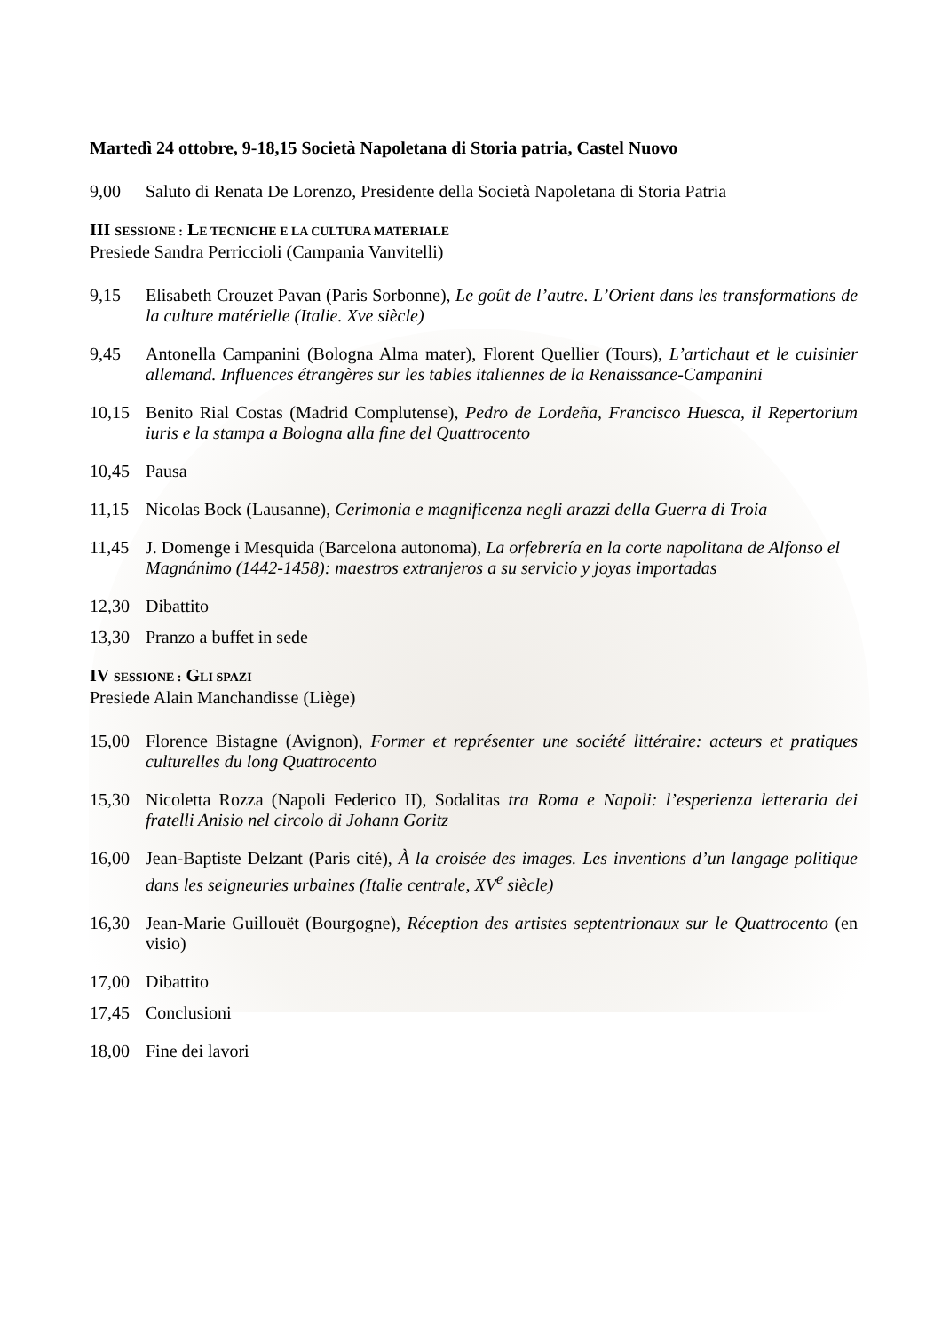Martedì 24 ottobre, 9-18,15 Società Napoletana di Storia patria, Castel Nuovo
9,00 Saluto di Renata De Lorenzo, Presidente della Società Napoletana di Storia Patria
III SESSIONE : LE TECNICHE E LA CULTURA MATERIALE
Presiede Sandra Perriccioli (Campania Vanvitelli)
9,15 Elisabeth Crouzet Pavan (Paris Sorbonne), Le goût de l’autre. L’Orient dans les transformations de la culture matérielle (Italie. Xve siècle)
9,45 Antonella Campanini (Bologna Alma mater), Florent Quellier (Tours), L’artichaut et le cuisinier allemand. Influences étrangères sur les tables italiennes de la Renaissance-Campanini
10,15 Benito Rial Costas (Madrid Complutense), Pedro de Lordeña, Francisco Huesca, il Repertorium iuris e la stampa a Bologna alla fine del Quattrocento
10,45 Pausa
11,15 Nicolas Bock (Lausanne), Cerimonia e magnificenza negli arazzi della Guerra di Troia
11,45 J. Domenge i Mesquida (Barcelona autonoma), La orfebrería en la corte napolitana de Alfonso el Magnánimo (1442-1458): maestros extranjeros a su servicio y joyas importadas
12,30 Dibattito
13,30 Pranzo a buffet in sede
IV SESSIONE : GLI SPAZI
Presiede Alain Manchandisse (Liège)
15,00 Florence Bistagne (Avignon), Former et représenter une société littéraire: acteurs et pratiques culturelles du long Quattrocento
15,30 Nicoletta Rozza (Napoli Federico II), Sodalitas tra Roma e Napoli: l’esperienza letteraria dei fratelli Anisio nel circolo di Johann Goritz
16,00 Jean-Baptiste Delzant (Paris cité), À la croisée des images. Les inventions d’un langage politique dans les seigneuries urbaines (Italie centrale, XV<sup>e</sup> siècle)
16,30 Jean-Marie Guillouët (Bourgogne), Réception des artistes septentrionaux sur le Quattrocento (en visio)
17,00 Dibattito
17,45 Conclusioni
18,00 Fine dei lavori